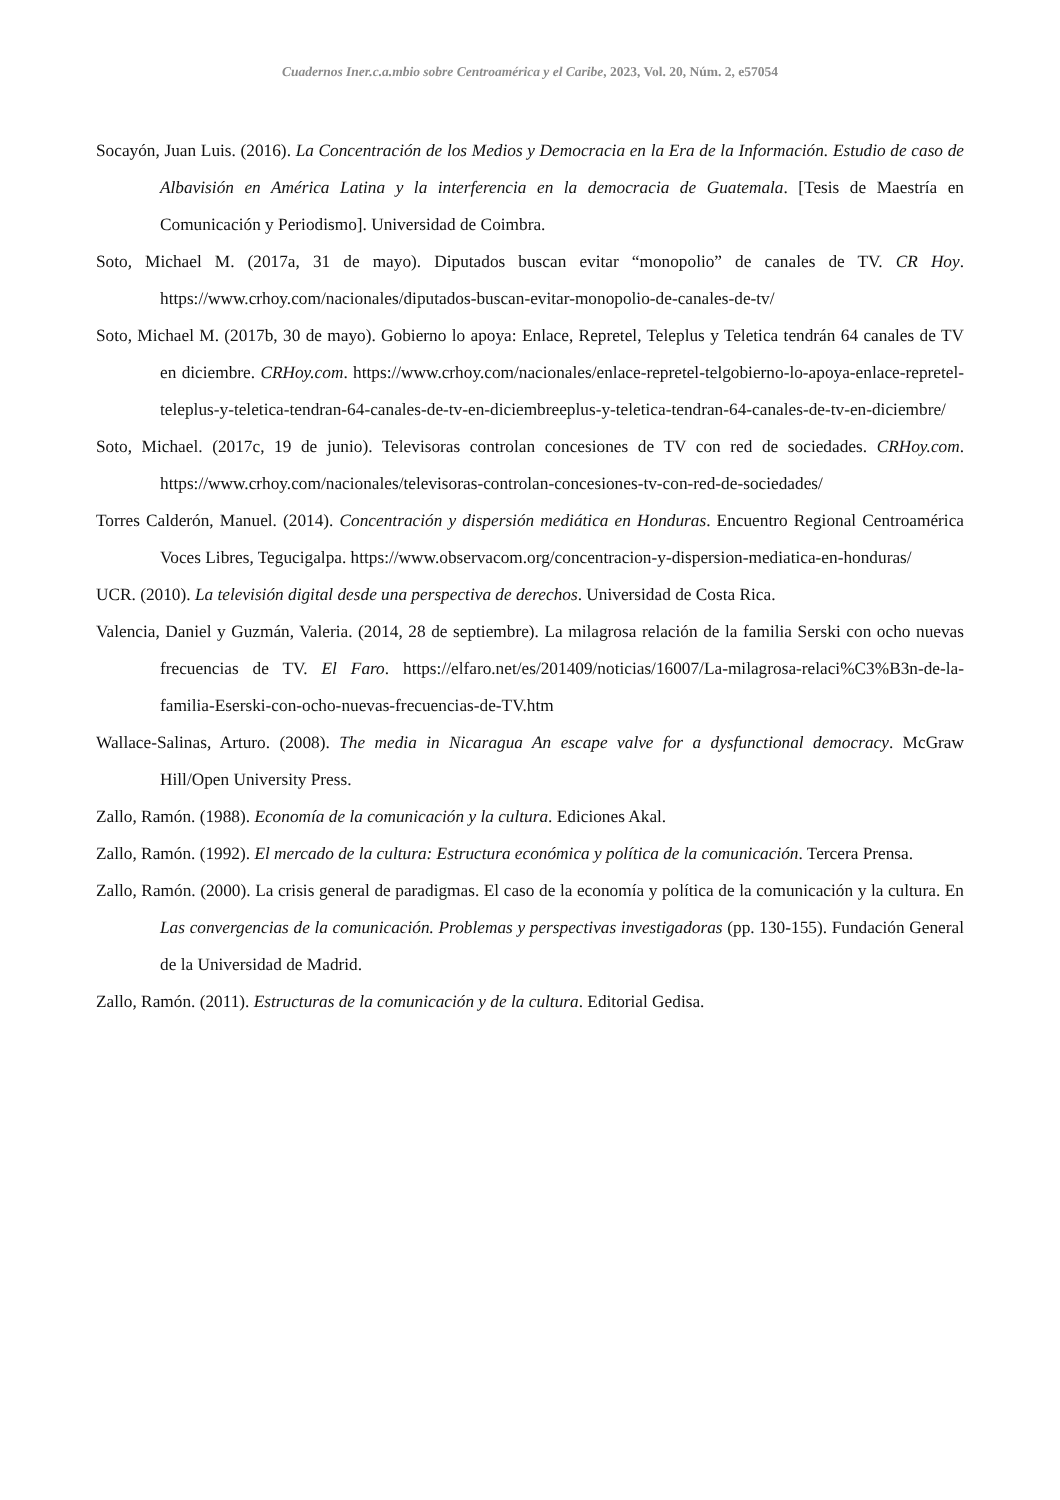Cuadernos Iner.c.a.mbio sobre Centroamérica y el Caribe, 2023, Vol. 20, Núm. 2, e57054
Socayón, Juan Luis. (2016). La Concentración de los Medios y Democracia en la Era de la Información. Estudio de caso de Albavisión en América Latina y la interferencia en la democracia de Guatemala. [Tesis de Maestría en Comunicación y Periodismo]. Universidad de Coimbra.
Soto, Michael M. (2017a, 31 de mayo). Diputados buscan evitar “monopolio” de canales de TV. CR Hoy. https://www.crhoy.com/nacionales/diputados-buscan-evitar-monopolio-de-canales-de-tv/
Soto, Michael M. (2017b, 30 de mayo). Gobierno lo apoya: Enlace, Repretel, Teleplus y Teletica tendrán 64 canales de TV en diciembre. CRHoy.com. https://www.crhoy.com/nacionales/enlace-repretel-telgobierno-lo-apoya-enlace-repretel-teleplus-y-teletica-tendran-64-canales-de-tv-en-diciembreeplus-y-teletica-tendran-64-canales-de-tv-en-diciembre/
Soto, Michael. (2017c, 19 de junio). Televisoras controlan concesiones de TV con red de sociedades. CRHoy.com. https://www.crhoy.com/nacionales/televisoras-controlan-concesiones-tv-con-red-de-sociedades/
Torres Calderón, Manuel. (2014). Concentración y dispersión mediática en Honduras. Encuentro Regional Centroamérica Voces Libres, Tegucigalpa. https://www.observacom.org/concentracion-y-dispersion-mediatica-en-honduras/
UCR. (2010). La televisión digital desde una perspectiva de derechos. Universidad de Costa Rica.
Valencia, Daniel y Guzmán, Valeria. (2014, 28 de septiembre). La milagrosa relación de la familia Serski con ocho nuevas frecuencias de TV. El Faro. https://elfaro.net/es/201409/noticias/16007/La-milagrosa-relaci%C3%B3n-de-la-familia-Eserski-con-ocho-nuevas-frecuencias-de-TV.htm
Wallace-Salinas, Arturo. (2008). The media in Nicaragua An escape valve for a dysfunctional democracy. McGraw Hill/Open University Press.
Zallo, Ramón. (1988). Economía de la comunicación y la cultura. Ediciones Akal.
Zallo, Ramón. (1992). El mercado de la cultura: Estructura económica y política de la comunicación. Tercera Prensa.
Zallo, Ramón. (2000). La crisis general de paradigmas. El caso de la economía y política de la comunicación y la cultura. En Las convergencias de la comunicación. Problemas y perspectivas investigadoras (pp. 130-155). Fundación General de la Universidad de Madrid.
Zallo, Ramón. (2011). Estructuras de la comunicación y de la cultura. Editorial Gedisa.